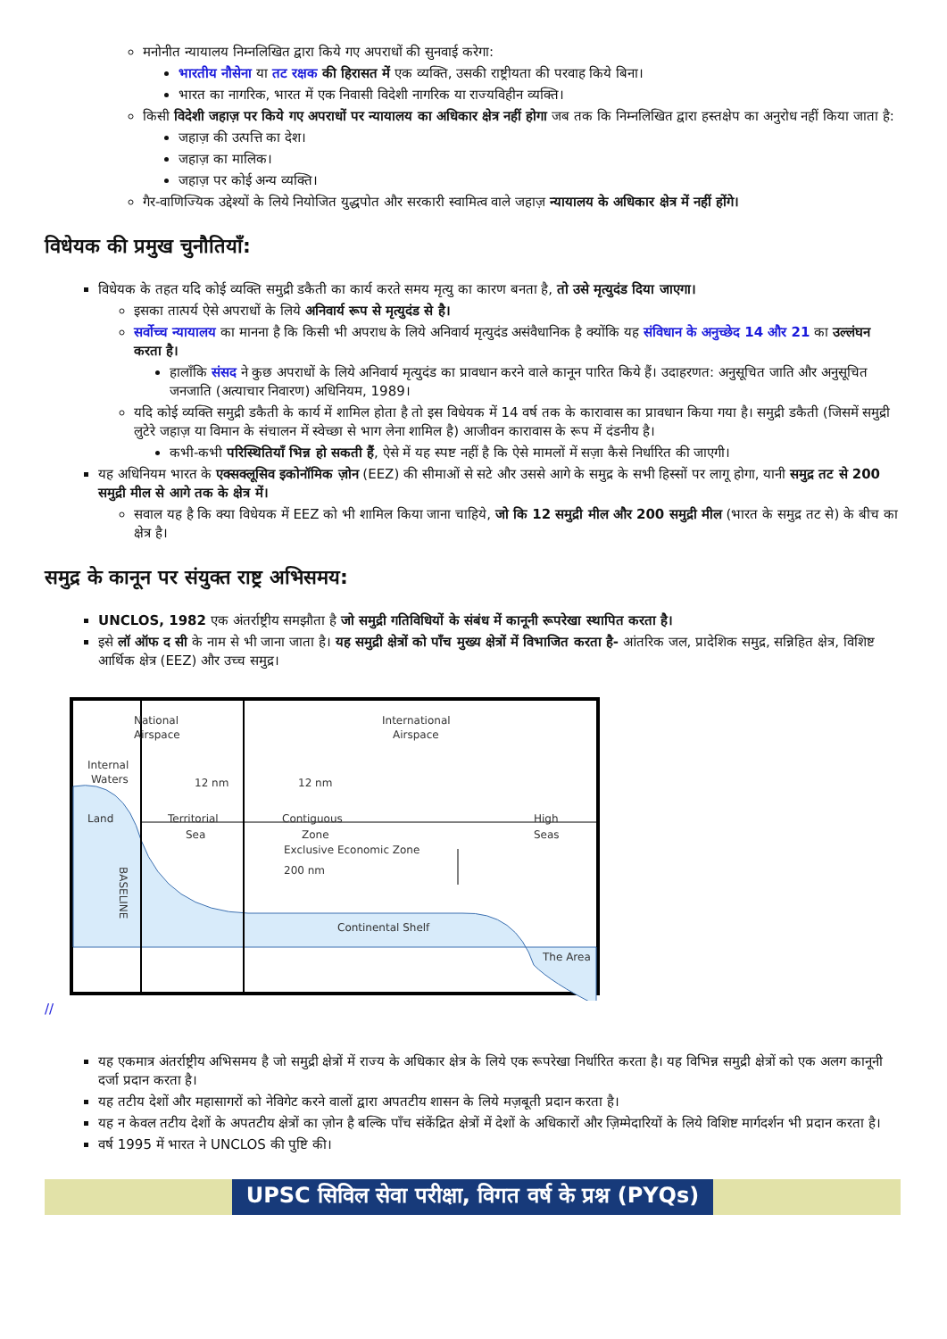मनोनीत न्यायालय निम्नलिखित द्वारा किये गए अपराधों की सुनवाई करेगा:
भारतीय नौसेना या तट रक्षक की हिरासत में एक व्यक्ति, उसकी राष्ट्रीयता की परवाह किये बिना।
भारत का नागरिक, भारत में एक निवासी विदेशी नागरिक या राज्यविहीन व्यक्ति।
किसी विदेशी जहाज़ पर किये गए अपराधों पर न्यायालय का अधिकार क्षेत्र नहीं होगा जब तक कि निम्नलिखित द्वारा हस्तक्षेप का अनुरोध नहीं किया जाता है:
जहाज़ की उत्पत्ति का देश।
जहाज़ का मालिक।
जहाज़ पर कोई अन्य व्यक्ति।
गैर-वाणिज्यिक उद्देश्यों के लिये नियोजित युद्धपोत और सरकारी स्वामित्व वाले जहाज़ न्यायालय के अधिकार क्षेत्र में नहीं होंगे।
विधेयक की प्रमुख चुनौतियाँ:
विधेयक के तहत यदि कोई व्यक्ति समुद्री डकैती का कार्य करते समय मृत्यु का कारण बनता है, तो उसे मृत्युदंड दिया जाएगा।
इसका तात्पर्य ऐसे अपराधों के लिये अनिवार्य रूप से मृत्युदंड से है।
सर्वोच्च न्यायालय का मानना है कि किसी भी अपराध के लिये अनिवार्य मृत्युदंड असंवैधानिक है क्योंकि यह संविधान के अनुच्छेद 14 और 21 का उल्लंघन करता है।
हालाँकि संसद ने कुछ अपराधों के लिये अनिवार्य मृत्युदंड का प्रावधान करने वाले कानून पारित किये हैं। उदाहरणत: अनुसूचित जाति और अनुसूचित जनजाति (अत्याचार निवारण) अधिनियम, 1989।
यदि कोई व्यक्ति समुद्री डकैती के कार्य में शामिल होता है तो इस विधेयक में 14 वर्ष तक के कारावास का प्रावधान किया गया है। समुद्री डकैती (जिसमें समुद्री लुटेरे जहाज़ या विमान के संचालन में स्वेच्छा से भाग लेना शामिल है) आजीवन कारावास के रूप में दंडनीय है।
कभी-कभी परिस्थितियाँ भिन्न हो सकती हैं, ऐसे में यह स्पष्ट नहीं है कि ऐसे मामलों में सज़ा कैसे निर्धारित की जाएगी।
यह अधिनियम भारत के एक्सक्लूसिव इकोनॉमिक ज़ोन (EEZ) की सीमाओं से सटे और उससे आगे के समुद्र के सभी हिस्सों पर लागू होगा, यानी समुद्र तट से 200 समुद्री मील से आगे तक के क्षेत्र में।
सवाल यह है कि क्या विधेयक में EEZ को भी शामिल किया जाना चाहिये, जो कि 12 समुद्री मील और 200 समुद्री मील (भारत के समुद्र तट से) के बीच का क्षेत्र है।
समुद्र के कानून पर संयुक्त राष्ट्र अभिसमय:
UNCLOS, 1982 एक अंतर्राष्ट्रीय समझौता है जो समुद्री गतिविधियों के संबंध में कानूनी रूपरेखा स्थापित करता है।
इसे लॉ ऑफ द सी के नाम से भी जाना जाता है। यह समुद्री क्षेत्रों को पाँच मुख्य क्षेत्रों में विभाजित करता है- आंतरिक जल, प्रादेशिक समुद्र, सन्निहित क्षेत्र, विशिष्ट आर्थिक क्षेत्र (EEZ) और उच्च समुद्र।
National
Airspace
International
Airspace
Internal
Waters
Land
Territorial
Sea
12 nm
12 nm
Contiguous
Zone
High
Seas
Exclusive Economic Zone
200 nm
BASELINE
Continental Shelf
The Area
//
यह एकमात्र अंतर्राष्ट्रीय अभिसमय है जो समुद्री क्षेत्रों में राज्य के अधिकार क्षेत्र के लिये एक रूपरेखा निर्धारित करता है। यह विभिन्न समुद्री क्षेत्रों को एक अलग कानूनी दर्जा प्रदान करता है।
यह तटीय देशों और महासागरों को नेविगेट करने वालों द्वारा अपतटीय शासन के लिये मज़बूती प्रदान करता है।
यह न केवल तटीय देशों के अपतटीय क्षेत्रों का ज़ोन है बल्कि पाँच संकेंद्रित क्षेत्रों में देशों के अधिकारों और ज़िम्मेदारियों के लिये विशिष्ट मार्गदर्शन भी प्रदान करता है।
वर्ष 1995 में भारत ने UNCLOS की पुष्टि की।
UPSC सिविल सेवा परीक्षा, विगत वर्ष के प्रश्न (PYQs)